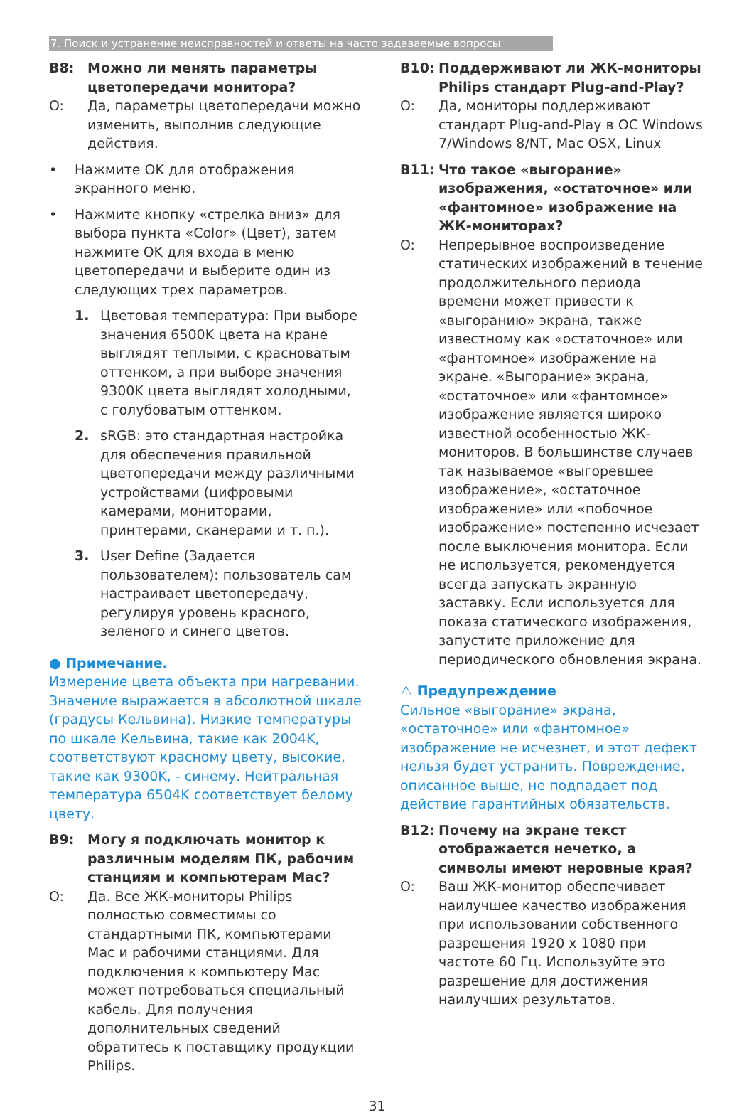7. Поиск и устранение неисправностей и ответы на часто задаваемые вопросы
B8: Можно ли менять параметры цветопередачи монитора?
O: Да, параметры цветопередачи можно изменить, выполнив следующие действия.
• Нажмите OK для отображения экранного меню.
• Нажмите кнопку «стрелка вниз» для выбора пункта «Color» (Цвет), затем нажмите OK для входа в меню цветопередачи и выберите один из следующих трех параметров.
1. Цветовая температура: При выборе значения 6500K цвета на кране выглядят теплыми, с красноватым оттенком, а при выборе значения 9300K цвета выглядят холодными, с голубоватым оттенком.
2. sRGB: это стандартная настройка для обеспечения правильной цветопередачи между различными устройствами (цифровыми камерами, мониторами, принтерами, сканерами и т. п.).
3. User Define (Задается пользователем): пользователь сам настраивает цветопередачу, регулируя уровень красного, зеленого и синего цветов.
● Примечание.
Измерение цвета объекта при нагревании. Значение выражается в абсолютной шкале (градусы Кельвина). Низкие температуры по шкале Кельвина, такие как 2004K, соответствуют красному цвету, высокие, такие как 9300K, - синему. Нейтральная температура 6504K соответствует белому цвету.
B9: Могу я подключать монитор к различным моделям ПК, рабочим станциям и компьютерам Mac?
O: Да. Все ЖК-мониторы Philips полностью совместимы со стандартными ПК, компьютерами Mac и рабочими станциями. Для подключения к компьютеру Mac может потребоваться специальный кабель. Для получения дополнительных сведений обратитесь к поставщику продукции Philips.
B10: Поддерживают ли ЖК-мониторы Philips стандарт Plug-and-Play?
O: Да, мониторы поддерживают стандарт Plug-and-Play в ОС Windows 7/Windows 8/NT, Mac OSX, Linux
B11: Что такое «выгорание» изображения, «остаточное» или «фантомное» изображение на ЖК-мониторах?
O: Непрерывное воспроизведение статических изображений в течение продолжительного периода времени может привести к «выгоранию» экрана, также известному как «остаточное» или «фантомное» изображение на экране. «Выгорание» экрана, «остаточное» или «фантомное» изображение является широко известной особенностью ЖК-мониторов. В большинстве случаев так называемое «выгоревшее изображение», «остаточное изображение» или «побочное изображение» постепенно исчезает после выключения монитора. Если не используется, рекомендуется всегда запускать экранную заставку. Если используется для показа статического изображения, запустите приложение для периодического обновления экрана.
⚠ Предупреждение
Сильное «выгорание» экрана, «остаточное» или «фантомное» изображение не исчезнет, и этот дефект нельзя будет устранить. Повреждение, описанное выше, не подпадает под действие гарантийных обязательств.
B12: Почему на экране текст отображается нечетко, а символы имеют неровные края?
O: Ваш ЖК-монитор обеспечивает наилучшее качество изображения при использовании собственного разрешения 1920 x 1080 при частоте 60 Гц. Используйте это разрешение для достижения наилучших результатов.
31